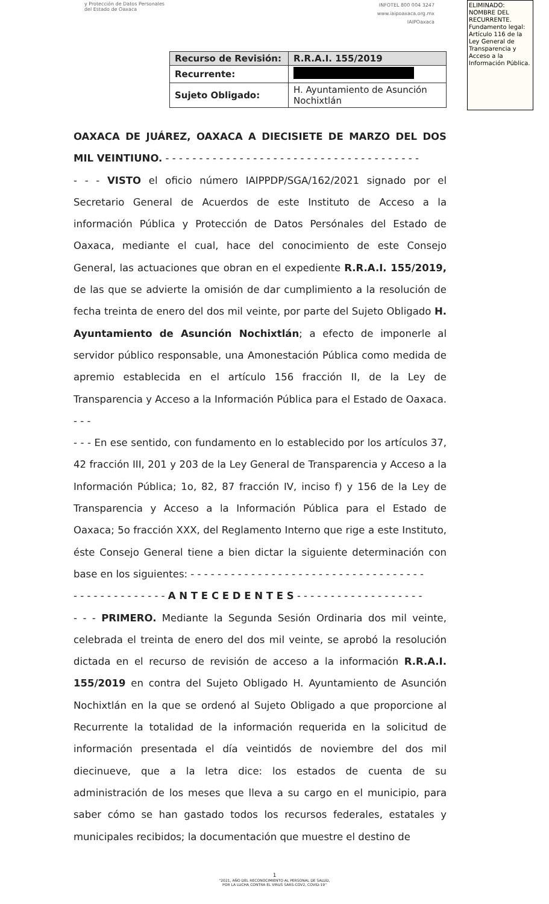y Protección de Datos Personales
del Estado de Oaxaca
INFOTEL 800 004 3247
www.iaipoaxaca.org.mx
IAIPOaxaca
ELIMINADO: NOMBRE DEL RECURRENTE. Fundamento legal: Artículo 116 de la Ley General de Transparencia y Acceso a la Información Pública.
| Recurso de Revisión: | R.R.A.I. 155/2019 |
| Recurrente: | |
| Sujeto Obligado: | H. Ayuntamiento de Asunción Nochixtlán |
OAXACA DE JUÁREZ, OAXACA A DIECISIETE DE MARZO DEL DOS MIL VEINTIUNO. - - - - - - - - - - - - - - - - - - - - - - - - - - - - - - - - - - - - - -
- - - VISTO el oficio número IAIPPDP/SGA/162/2021 signado por el Secretario General de Acuerdos de este Instituto de Acceso a la información Pública y Protección de Datos Persónales del Estado de Oaxaca, mediante el cual, hace del conocimiento de este Consejo General, las actuaciones que obran en el expediente R.R.A.I. 155/2019, de las que se advierte la omisión de dar cumplimiento a la resolución de fecha treinta de enero del dos mil veinte, por parte del Sujeto Obligado H. Ayuntamiento de Asunción Nochixtlán; a efecto de imponerle al servidor público responsable, una Amonestación Pública como medida de apremio establecida en el artículo 156 fracción II, de la Ley de Transparencia y Acceso a la Información Pública para el Estado de Oaxaca. - - -
- - - En ese sentido, con fundamento en lo establecido por los artículos 37, 42 fracción III, 201 y 203 de la Ley General de Transparencia y Acceso a la Información Pública; 1o, 82, 87 fracción IV, inciso f) y 156 de la Ley de Transparencia y Acceso a la Información Pública para el Estado de Oaxaca; 5o fracción XXX, del Reglamento Interno que rige a este Instituto, éste Consejo General tiene a bien dictar la siguiente determinación con base en los siguientes: - - - - - - - - - - - - - - - - - - - - - - - - - - - - - - - - - - -
- - - - - - - - - - - - - - A N T E C E D E N T E S - - - - - - - - - - - - - - - - - - -
- - - PRIMERO. Mediante la Segunda Sesión Ordinaria dos mil veinte, celebrada el treinta de enero del dos mil veinte, se aprobó la resolución dictada en el recurso de revisión de acceso a la información R.R.A.I. 155/2019 en contra del Sujeto Obligado H. Ayuntamiento de Asunción Nochixtlán en la que se ordenó al Sujeto Obligado a que proporcione al Recurrente la totalidad de la información requerida en la solicitud de información presentada el día veintidós de noviembre del dos mil diecinueve, que a la letra dice: los estados de cuenta de su administración de los meses que lleva a su cargo en el municipio, para saber cómo se han gastado todos los recursos federales, estatales y municipales recibidos; la documentación que muestre el destino de
1
"2021, AÑO DEL RECONOCIMIENTO AL PERSONAL DE SALUD,
POR LA LUCHA CONTRA EL VIRUS SARS-COV2, COVID-19"